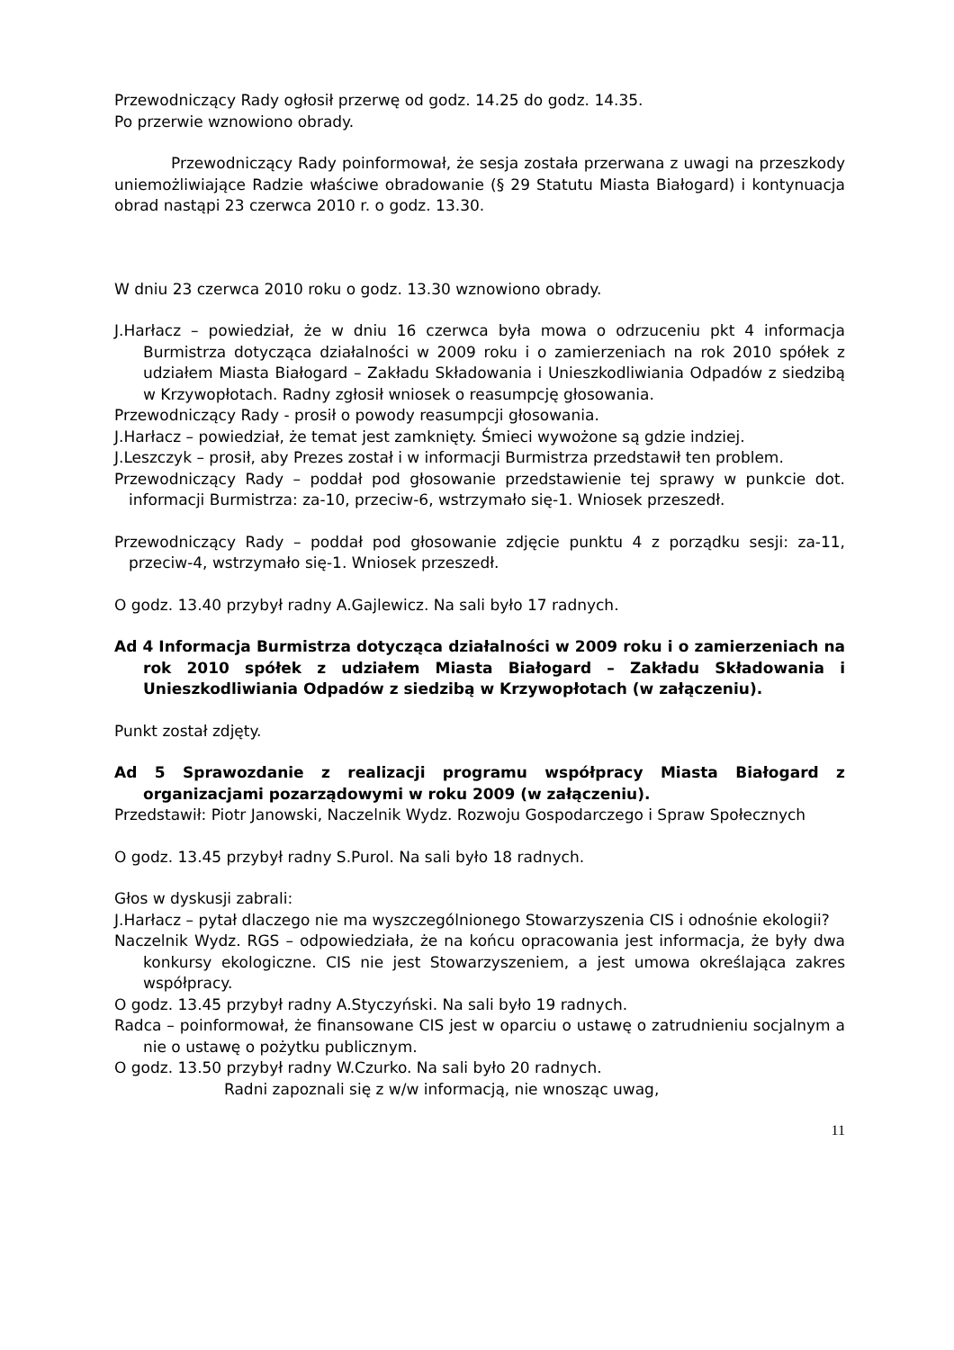Przewodniczący Rady ogłosił przerwę od godz. 14.25 do godz. 14.35.
Po przerwie wznowiono obrady.
Przewodniczący Rady poinformował, że sesja została przerwana z uwagi na przeszkody uniemożliwiające Radzie właściwe obradowanie (§ 29 Statutu Miasta Białogard) i kontynuacja obrad nastąpi 23 czerwca 2010 r. o godz. 13.30.
W dniu 23 czerwca 2010 roku o godz. 13.30 wznowiono obrady.
J.Harłacz – powiedział, że w dniu 16 czerwca była mowa o odrzuceniu pkt 4 informacja Burmistrza dotycząca działalności w 2009 roku i o zamierzeniach na rok 2010 spółek z udziałem Miasta Białogard – Zakładu Składowania i Unieszkodliwiania Odpadów z siedzibą w Krzywopłotach. Radny zgłosił wniosek o reasumpcję głosowania.
Przewodniczący Rady - prosił o powody reasumpcji głosowania.
J.Harłacz – powiedział, że temat jest zamknięty. Śmieci wywożone są gdzie indziej.
J.Leszczyk – prosił, aby Prezes został i w informacji Burmistrza przedstawił ten problem.
Przewodniczący Rady – poddał pod głosowanie przedstawienie tej sprawy w punkcie dot. informacji Burmistrza: za-10, przeciw-6, wstrzymało się-1. Wniosek przeszedł.
Przewodniczący Rady – poddał pod głosowanie zdjęcie punktu 4 z porządku sesji: za-11, przeciw-4, wstrzymało się-1. Wniosek przeszedł.
O godz. 13.40 przybył radny A.Gajlewicz. Na sali było 17 radnych.
Ad 4 Informacja Burmistrza dotycząca działalności w 2009 roku i o zamierzeniach na rok 2010 spółek z udziałem Miasta Białogard – Zakładu Składowania i Unieszkodliwiania Odpadów z siedzibą w Krzywopłotach (w załączeniu).
Punkt został zdjęty.
Ad 5 Sprawozdanie z realizacji programu współpracy Miasta Białogard z organizacjami pozarządowymi w roku 2009 (w załączeniu).
Przedstawił: Piotr Janowski, Naczelnik Wydz. Rozwoju Gospodarczego i Spraw Społecznych
O godz. 13.45 przybył radny S.Purol. Na sali było 18 radnych.
Głos w dyskusji zabrali:
J.Harłacz – pytał dlaczego nie ma wyszczególnionego Stowarzyszenia CIS i odnośnie ekologii?
Naczelnik Wydz. RGS – odpowiedziała, że na końcu opracowania jest informacja, że były dwa konkursy ekologiczne. CIS nie jest Stowarzyszeniem, a jest umowa określająca zakres współpracy.
O godz. 13.45 przybył radny A.Styczyński. Na sali było 19 radnych.
Radca – poinformował, że finansowane CIS jest w oparciu o ustawę o zatrudnieniu socjalnym a nie o ustawę o pożytku publicznym.
O godz. 13.50 przybył radny W.Czurko. Na sali było 20 radnych.
Radni zapoznali się z w/w informacją, nie wnosząc uwag,
11